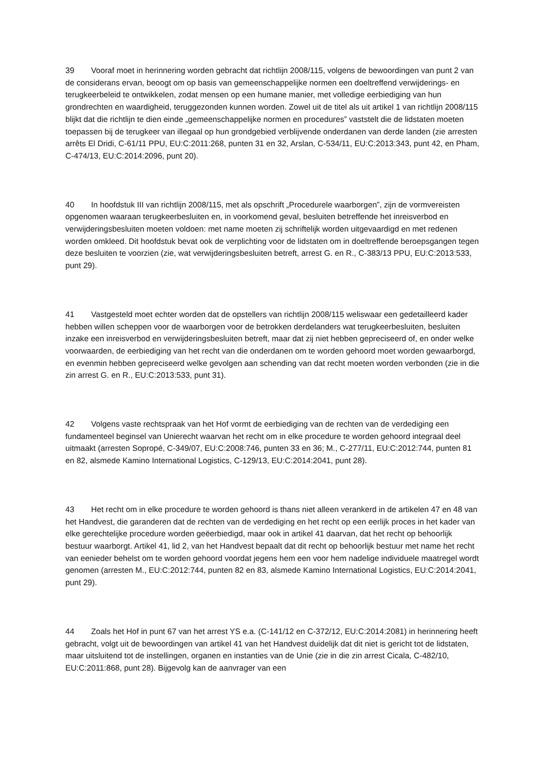39 Vooraf moet in herinnering worden gebracht dat richtlijn 2008/115, volgens de bewoordingen van punt 2 van de considerans ervan, beoogt om op basis van gemeenschappelijke normen een doeltreffend verwijderings‑ en terugkeerbeleid te ontwikkelen, zodat mensen op een humane manier, met volledige eerbiediging van hun grondrechten en waardigheid, teruggezonden kunnen worden. Zowel uit de titel als uit artikel 1 van richtlijn 2008/115 blijkt dat die richtlijn te dien einde „gemeenschappelijke normen en procedures” vaststelt die de lidstaten moeten toepassen bij de terugkeer van illegaal op hun grondgebied verblijvende onderdanen van derde landen (zie arresten arrêts El Dridi, C‑61/11 PPU, EU:C:2011:268, punten 31 en 32, Arslan, C‑534/11, EU:C:2013:343, punt 42, en Pham, C‑474/13, EU:C:2014:2096, punt 20).
40 In hoofdstuk III van richtlijn 2008/115, met als opschrift „Procedurele waarborgen”, zijn de vormvereisten opgenomen waaraan terugkeerbesluiten en, in voorkomend geval, besluiten betreffende het inreisverbod en verwijderingsbesluiten moeten voldoen: met name moeten zij schriftelijk worden uitgevaardigd en met redenen worden omkleed. Dit hoofdstuk bevat ook de verplichting voor de lidstaten om in doeltreffende beroepsgangen tegen deze besluiten te voorzien (zie, wat verwijderingsbesluiten betreft, arrest G. en R., C‑383/13 PPU, EU:C:2013:533, punt 29).
41 Vastgesteld moet echter worden dat de opstellers van richtlijn 2008/115 weliswaar een gedetailleerd kader hebben willen scheppen voor de waarborgen voor de betrokken derdelanders wat terugkeerbesluiten, besluiten inzake een inreisverbod en verwijderingsbesluiten betreft, maar dat zij niet hebben gepreciseerd of, en onder welke voorwaarden, de eerbiediging van het recht van die onderdanen om te worden gehoord moet worden gewaarborgd, en evenmin hebben gepreciseerd welke gevolgen aan schending van dat recht moeten worden verbonden (zie in die zin arrest G. en R., EU:C:2013:533, punt 31).
42 Volgens vaste rechtspraak van het Hof vormt de eerbiediging van de rechten van de verdediging een fundamenteel beginsel van Unierecht waarvan het recht om in elke procedure te worden gehoord integraal deel uitmaakt (arresten Sopropé, C‑349/07, EU:C:2008:746, punten 33 en 36; M., C‑277/11, EU:C:2012:744, punten 81 en 82, alsmede Kamino International Logistics, C‑129/13, EU:C:2014:2041, punt 28).
43 Het recht om in elke procedure te worden gehoord is thans niet alleen verankerd in de artikelen 47 en 48 van het Handvest, die garanderen dat de rechten van de verdediging en het recht op een eerlijk proces in het kader van elke gerechtelijke procedure worden geëerbiedigd, maar ook in artikel 41 daarvan, dat het recht op behoorlijk bestuur waarborgt. Artikel 41, lid 2, van het Handvest bepaalt dat dit recht op behoorlijk bestuur met name het recht van eenieder behelst om te worden gehoord voordat jegens hem een voor hem nadelige individuele maatregel wordt genomen (arresten M., EU:C:2012:744, punten 82 en 83, alsmede Kamino International Logistics, EU:C:2014:2041, punt 29).
44 Zoals het Hof in punt 67 van het arrest YS e.a. (C‑141/12 en C‑372/12, EU:C:2014:2081) in herinnering heeft gebracht, volgt uit de bewoordingen van artikel 41 van het Handvest duidelijk dat dit niet is gericht tot de lidstaten, maar uitsluitend tot de instellingen, organen en instanties van de Unie (zie in die zin arrest Cicala, C‑482/10, EU:C:2011:868, punt 28). Bijgevolg kan de aanvrager van een